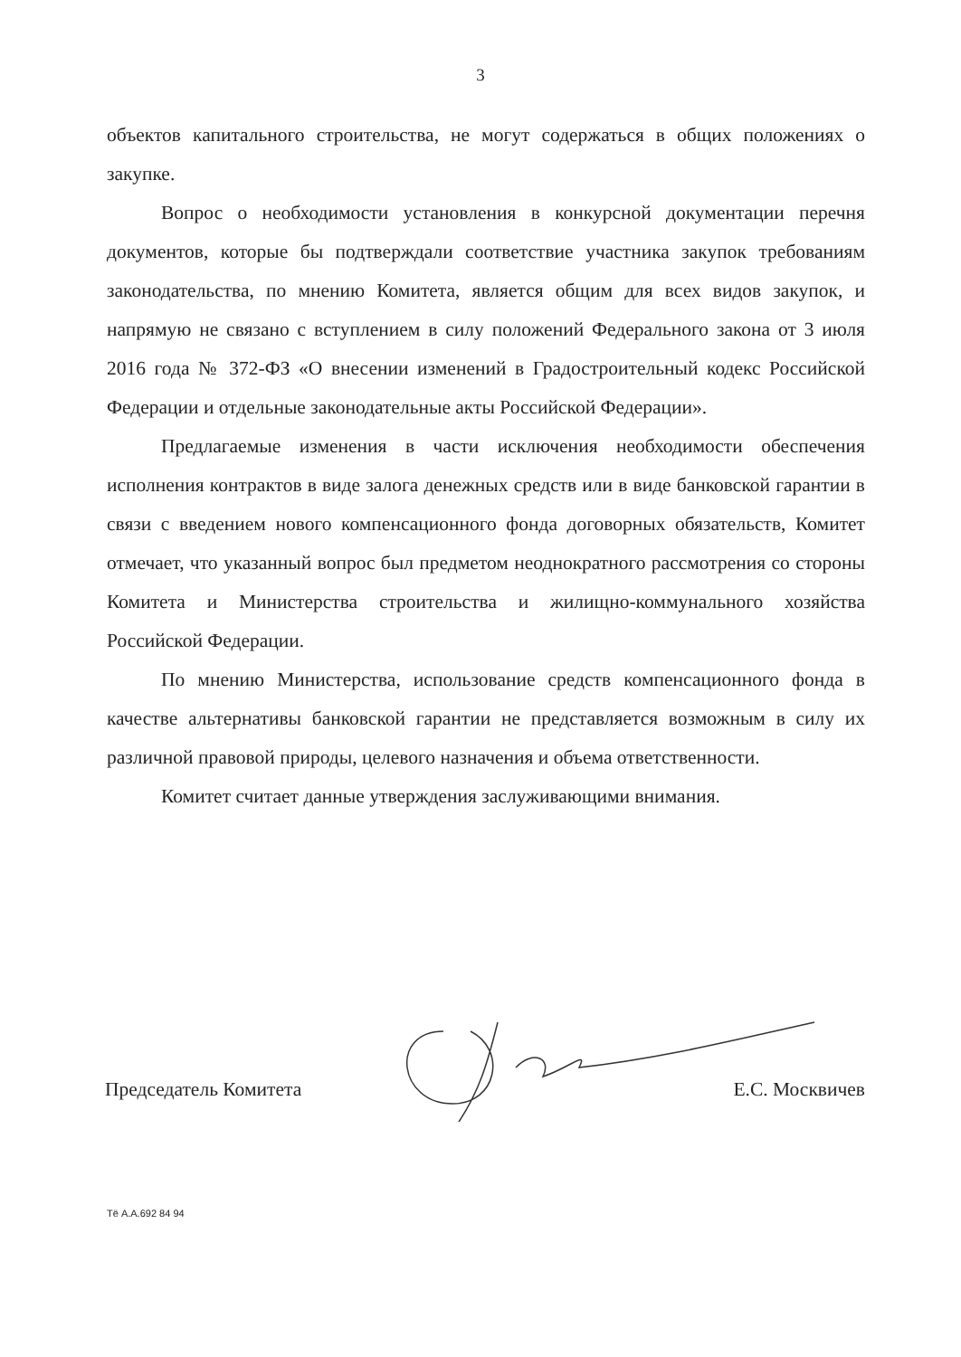3
объектов капитального строительства, не могут содержаться в общих положениях о закупке.
Вопрос о необходимости установления в конкурсной документации перечня документов, которые бы подтверждали соответствие участника закупок требованиям законодательства, по мнению Комитета, является общим для всех видов закупок, и напрямую не связано с вступлением в силу положений Федерального закона от 3 июля 2016 года № 372-ФЗ «О внесении изменений в Градостроительный кодекс Российской Федерации и отдельные законодательные акты Российской Федерации».
Предлагаемые изменения в части исключения необходимости обеспечения исполнения контрактов в виде залога денежных средств или в виде банковской гарантии в связи с введением нового компенсационного фонда договорных обязательств, Комитет отмечает, что указанный вопрос был предметом неоднократного рассмотрения со стороны Комитета и Министерства строительства и жилищно-коммунального хозяйства Российской Федерации.
По мнению Министерства, использование средств компенсационного фонда в качестве альтернативы банковской гарантии не представляется возможным в силу их различной правовой природы, целевого назначения и объема ответственности.
Комитет считает данные утверждения заслуживающими внимания.
Председатель Комитета Е.С. Москвичев
Тё А.А.692 84 94